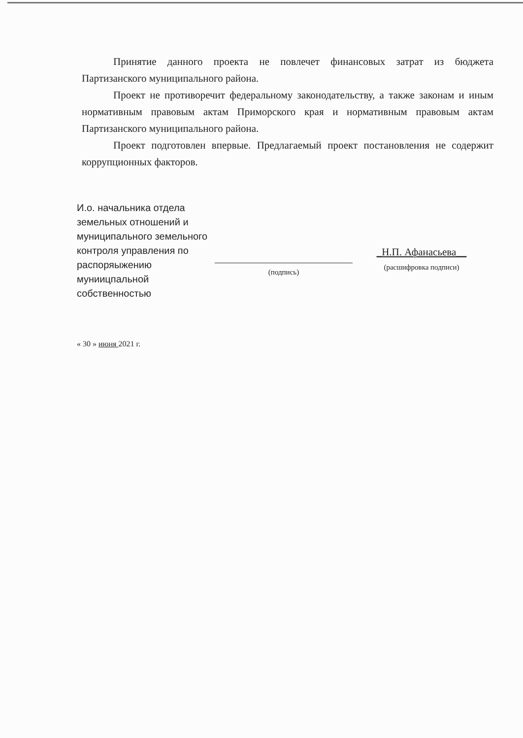Принятие данного проекта не повлечет финансовых затрат из бюджета Партизанского муниципального района.
Проект не противоречит федеральному законодательству, а также законам и иным нормативным правовым актам Приморского края и нормативным правовым актам Партизанского муниципального района.
Проект подготовлен впервые. Предлагаемый проект постановления не содержит коррупционных факторов.
И.о. начальника отдела земельных отношений и муниципального земельного контроля управления по распоряыжению муниицпальной собственностью
(подпись)
_Н.П. Афанасьева__
(расшифровка подписи)
« 30 » июня 2021 г.